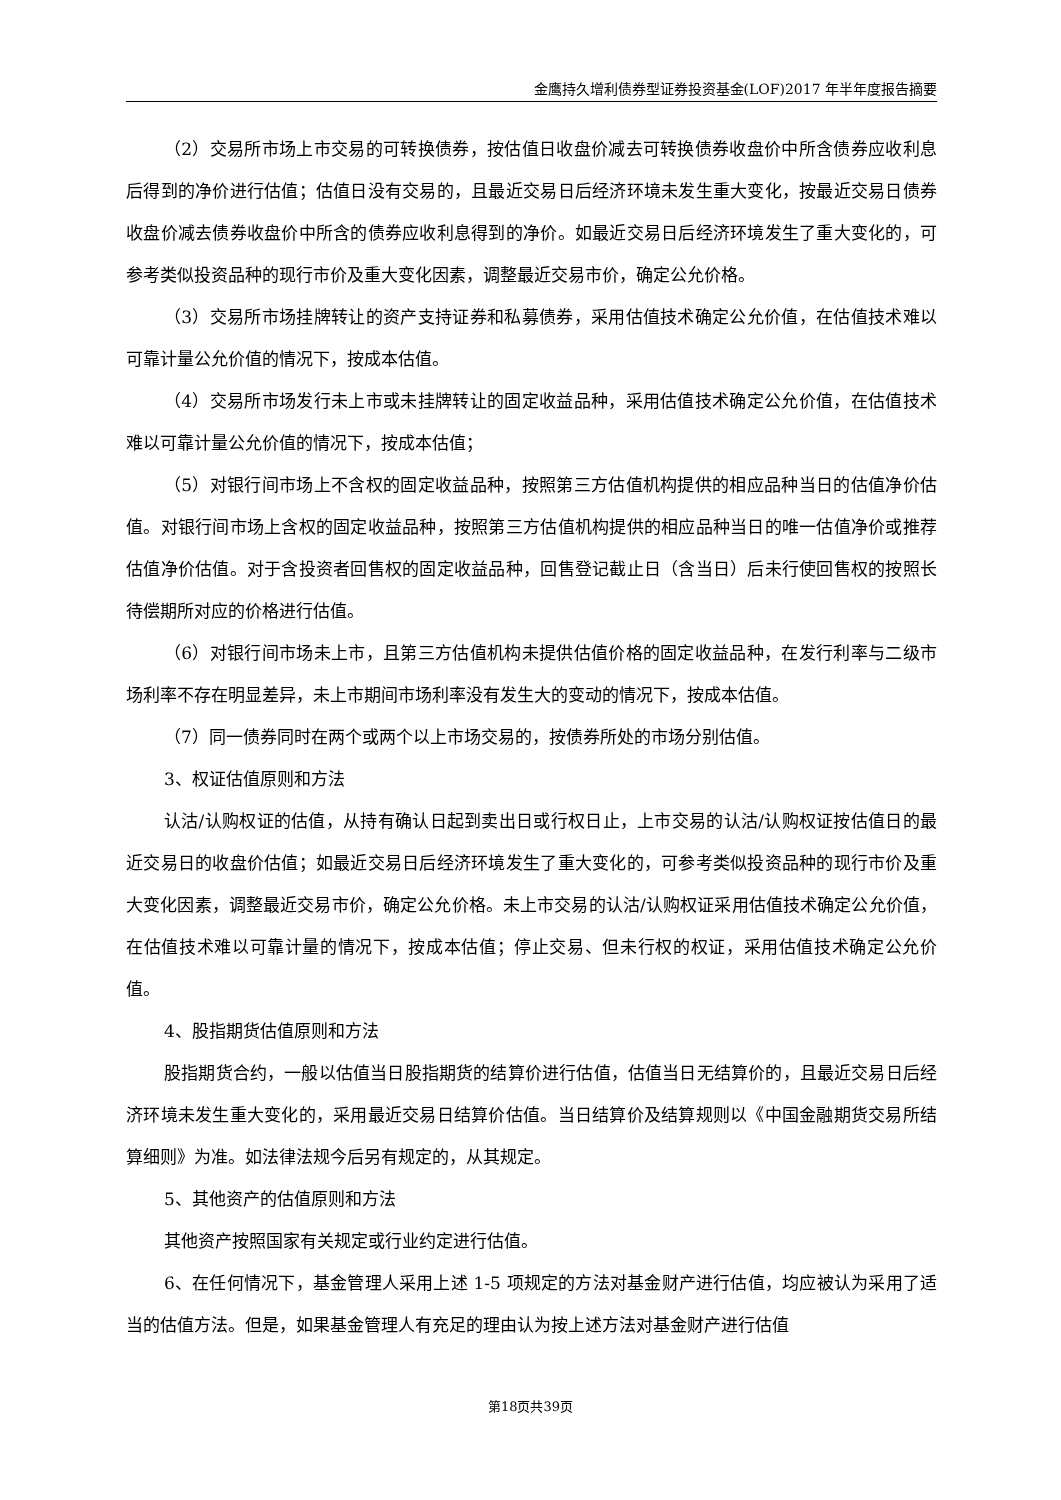金鹰持久增利债券型证券投资基金(LOF)2017 年半年度报告摘要
（2）交易所市场上市交易的可转换债券，按估值日收盘价减去可转换债券收盘价中所含债券应收利息后得到的净价进行估值；估值日没有交易的，且最近交易日后经济环境未发生重大变化，按最近交易日债券收盘价减去债券收盘价中所含的债券应收利息得到的净价。如最近交易日后经济环境发生了重大变化的，可参考类似投资品种的现行市价及重大变化因素，调整最近交易市价，确定公允价格。
（3）交易所市场挂牌转让的资产支持证券和私募债券，采用估值技术确定公允价值，在估值技术难以可靠计量公允价值的情况下，按成本估值。
（4）交易所市场发行未上市或未挂牌转让的固定收益品种，采用估值技术确定公允价值，在估值技术难以可靠计量公允价值的情况下，按成本估值；
（5）对银行间市场上不含权的固定收益品种，按照第三方估值机构提供的相应品种当日的估值净价估值。对银行间市场上含权的固定收益品种，按照第三方估值机构提供的相应品种当日的唯一估值净价或推荐估值净价估值。对于含投资者回售权的固定收益品种，回售登记截止日（含当日）后未行使回售权的按照长待偿期所对应的价格进行估值。
（6）对银行间市场未上市，且第三方估值机构未提供估值价格的固定收益品种，在发行利率与二级市场利率不存在明显差异，未上市期间市场利率没有发生大的变动的情况下，按成本估值。
（7）同一债券同时在两个或两个以上市场交易的，按债券所处的市场分别估值。
3、权证估值原则和方法
认沽/认购权证的估值，从持有确认日起到卖出日或行权日止，上市交易的认沽/认购权证按估值日的最近交易日的收盘价估值；如最近交易日后经济环境发生了重大变化的，可参考类似投资品种的现行市价及重大变化因素，调整最近交易市价，确定公允价格。未上市交易的认沽/认购权证采用估值技术确定公允价值，在估值技术难以可靠计量的情况下，按成本估值；停止交易、但未行权的权证，采用估值技术确定公允价值。
4、股指期货估值原则和方法
股指期货合约，一般以估值当日股指期货的结算价进行估值，估值当日无结算价的，且最近交易日后经济环境未发生重大变化的，采用最近交易日结算价估值。当日结算价及结算规则以《中国金融期货交易所结算细则》为准。如法律法规今后另有规定的，从其规定。
5、其他资产的估值原则和方法
其他资产按照国家有关规定或行业约定进行估值。
6、在任何情况下，基金管理人采用上述 1-5 项规定的方法对基金财产进行估值，均应被认为采用了适当的估值方法。但是，如果基金管理人有充足的理由认为按上述方法对基金财产进行估值
第18页共39页